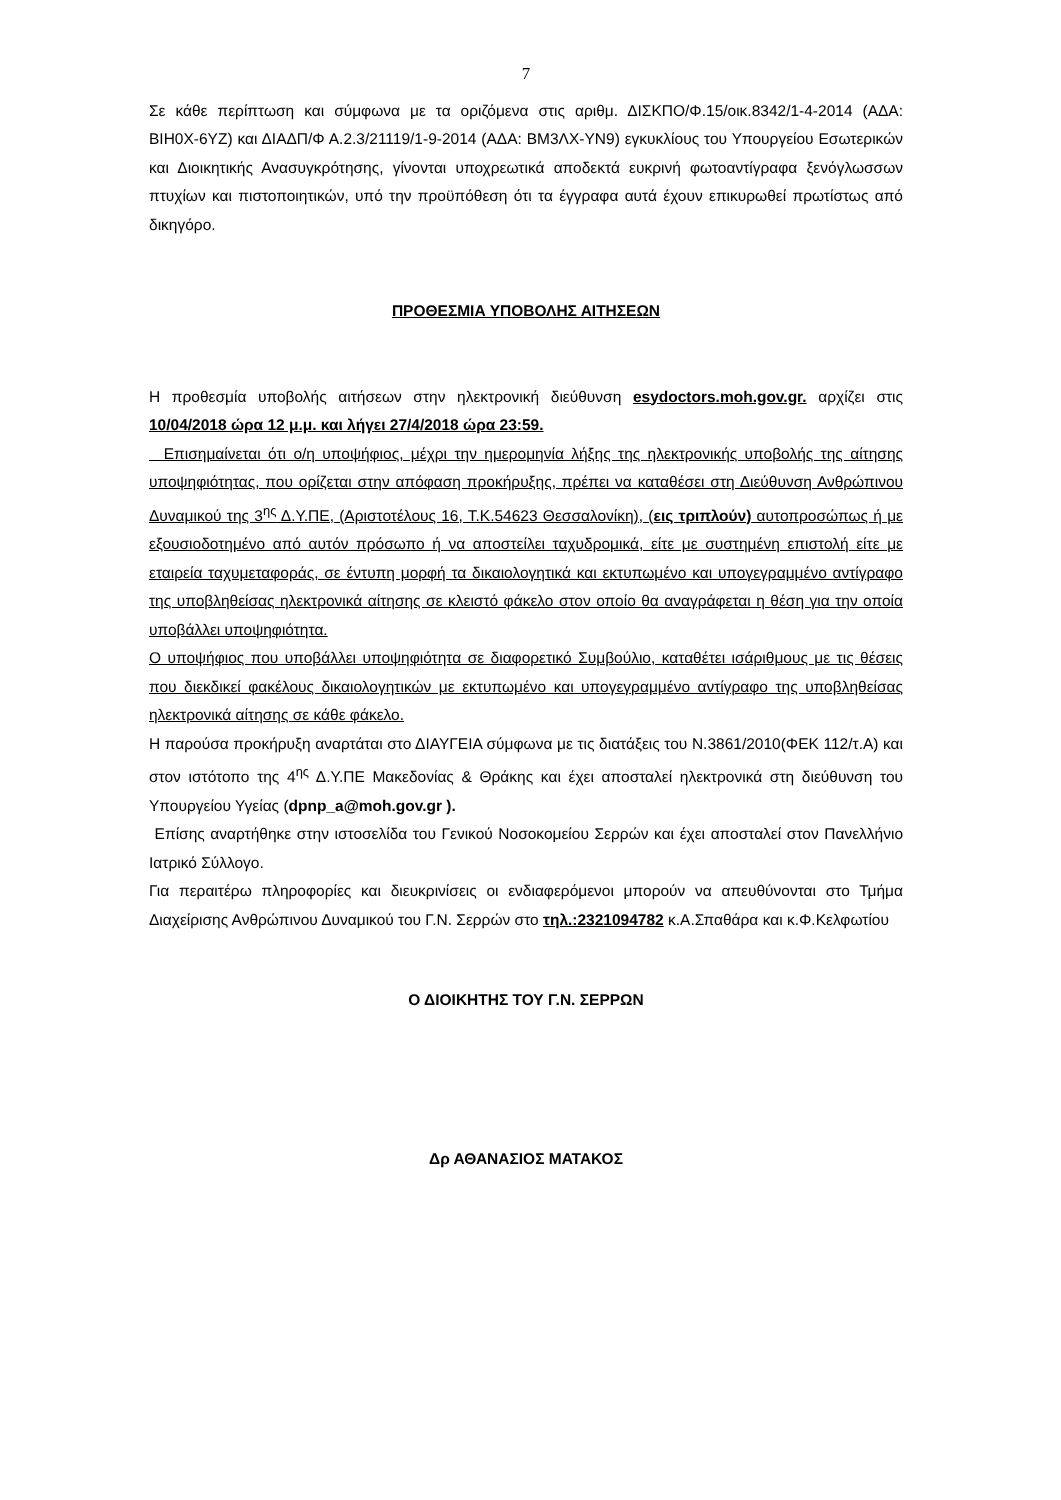7
Σε κάθε περίπτωση και σύμφωνα με τα οριζόμενα στις αριθμ. ΔΙΣΚΠΟ/Φ.15/οικ.8342/1-4-2014 (ΑΔΑ: ΒΙΗ0Χ-6ΥΖ) και ΔΙΑΔΠ/Φ Α.2.3/21119/1-9-2014 (ΑΔΑ: ΒΜ3ΛΧ-ΥΝ9) εγκυκλίους του Υπουργείου Εσωτερικών και Διοικητικής Ανασυγκρότησης, γίνονται υποχρεωτικά αποδεκτά ευκρινή φωτοαντίγραφα ξενόγλωσσων πτυχίων και πιστοποιητικών, υπό την προϋπόθεση ότι τα έγγραφα αυτά έχουν επικυρωθεί πρωτίστως από δικηγόρο.
ΠΡΟΘΕΣΜΙΑ ΥΠΟΒΟΛΗΣ ΑΙΤΗΣΕΩΝ
Η προθεσμία υποβολής αιτήσεων στην ηλεκτρονική διεύθυνση esydoctors.moh.gov.gr. αρχίζει στις 10/04/2018 ώρα 12 μ.μ. και λήγει 27/4/2018 ώρα 23:59.
Επισημαίνεται ότι ο/η υποψήφιος, μέχρι την ημερομηνία λήξης της ηλεκτρονικής υποβολής της αίτησης υποψηφιότητας, που ορίζεται στην απόφαση προκήρυξης, πρέπει να καταθέσει στη Διεύθυνση Ανθρώπινου Δυναμικού της 3<sup>ης</sup> Δ.Υ.ΠΕ, (Αριστοτέλους 16, Τ.Κ.54623 Θεσσαλονίκη), (εις τριπλούν) αυτοπροσώπως ή με εξουσιοδοτημένο από αυτόν πρόσωπο ή να αποστείλει ταχυδρομικά, είτε με συστημένη επιστολή είτε με εταιρεία ταχυμεταφοράς, σε έντυπη μορφή τα δικαιολογητικά και εκτυπωμένο και υπογεγραμμένο αντίγραφο της υποβληθείσας ηλεκτρονικά αίτησης σε κλειστό φάκελο στον οποίο θα αναγράφεται η θέση για την οποία υποβάλλει υποψηφιότητα.
Ο υποψήφιος που υποβάλλει υποψηφιότητα σε διαφορετικό Συμβούλιο, καταθέτει ισάριθμους με τις θέσεις που διεκδικεί φακέλους δικαιολογητικών με εκτυπωμένο και υπογεγραμμένο αντίγραφο της υποβληθείσας ηλεκτρονικά αίτησης σε κάθε φάκελο.
Η παρούσα προκήρυξη αναρτάται στο ΔΙΑΥΓΕΙΑ σύμφωνα με τις διατάξεις του Ν.3861/2010(ΦΕΚ 112/τ.Α) και στον ιστότοπο της 4<sup>ης</sup> Δ.Υ.ΠΕ Μακεδονίας & Θράκης και έχει αποσταλεί ηλεκτρονικά στη διεύθυνση του Υπουργείου Υγείας (dpnp_a@moh.gov.gr ).
Επίσης αναρτήθηκε στην ιστοσελίδα του Γενικού Νοσοκομείου Σερρών και έχει αποσταλεί στον Πανελλήνιο Ιατρικό Σύλλογο.
Για περαιτέρω πληροφορίες και διευκρινίσεις οι ενδιαφερόμενοι μπορούν να απευθύνονται στο Τμήμα Διαχείρισης Ανθρώπινου Δυναμικού του Γ.Ν. Σερρών στο τηλ.:2321094782 κ.Α.Σπαθάρα και κ.Φ.Κελφωτίου
Ο ΔΙΟΙΚΗΤΗΣ ΤΟΥ Γ.Ν. ΣΕΡΡΩΝ
Δρ ΑΘΑΝΑΣΙΟΣ ΜΑΤΑΚΟΣ